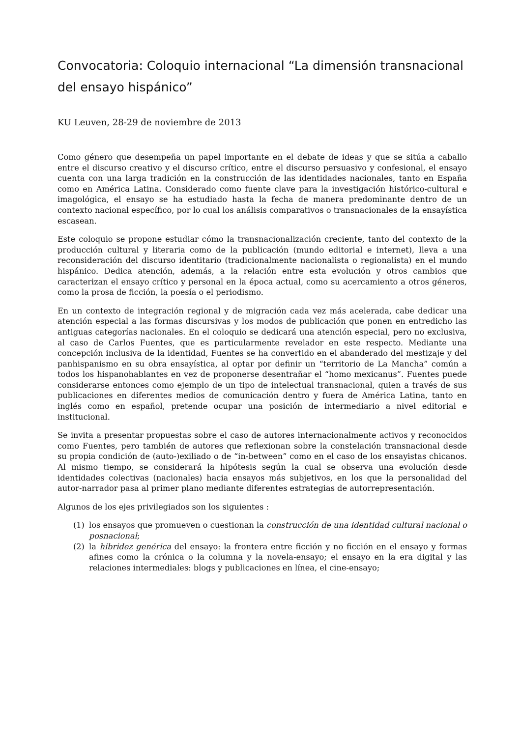Convocatoria: Coloquio internacional “La dimensión transnacional del ensayo hispánico”
KU Leuven, 28-29 de noviembre de 2013
Como género que desempeña un papel importante en el debate de ideas y que se sitúa a caballo entre el discurso creativo y el discurso crítico, entre el discurso persuasivo y confesional, el ensayo cuenta con una larga tradición en la construcción de las identidades nacionales, tanto en España como en América Latina. Considerado como fuente clave para la investigación histórico-cultural e imagológica, el ensayo se ha estudiado hasta la fecha de manera predominante dentro de un contexto nacional específico, por lo cual los análisis comparativos o transnacionales de la ensayística escasean.
Este coloquio se propone estudiar cómo la transnacionalización creciente, tanto del contexto de la producción cultural y literaria como de la publicación (mundo editorial e internet), lleva a una reconsideración del discurso identitario (tradicionalmente nacionalista o regionalista) en el mundo hispánico. Dedica atención, además, a la relación entre esta evolución y otros cambios que caracterizan el ensayo crítico y personal en la época actual, como su acercamiento a otros géneros, como la prosa de ficción, la poesía o el periodismo.
En un contexto de integración regional y de migración cada vez más acelerada, cabe dedicar una atención especial a las formas discursivas y los modos de publicación que ponen en entredicho las antiguas categorías nacionales. En el coloquio se dedicará una atención especial, pero no exclusiva, al caso de Carlos Fuentes, que es particularmente revelador en este respecto. Mediante una concepción inclusiva de la identidad, Fuentes se ha convertido en el abanderado del mestizaje y del panhispanismo en su obra ensayística, al optar por definir un “territorio de La Mancha” común a todos los hispanohablantes en vez de proponerse desentrañar el “homo mexicanus”. Fuentes puede considerarse entonces como ejemplo de un tipo de intelectual transnacional, quien a través de sus publicaciones en diferentes medios de comunicación dentro y fuera de América Latina, tanto en inglés como en español, pretende ocupar una posición de intermediario a nivel editorial e institucional.
Se invita a presentar propuestas sobre el caso de autores internacionalmente activos y reconocidos como Fuentes, pero también de autores que reflexionan sobre la constelación transnacional desde su propia condición de (auto-)exiliado o de “in-between” como en el caso de los ensayistas chicanos. Al mismo tiempo, se considerará la hipótesis según la cual se observa una evolución desde identidades colectivas (nacionales) hacia ensayos más subjetivos, en los que la personalidad del autor-narrador pasa al primer plano mediante diferentes estrategias de autorrepresentación.
Algunos de los ejes privilegiados son los siguientes :
(1) los ensayos que promueven o cuestionan la construcción de una identidad cultural nacional o posnacional;
(2) la hibridez genérica del ensayo: la frontera entre ficción y no ficción en el ensayo y formas afines como la crónica o la columna y la novela-ensayo; el ensayo en la era digital y las relaciones intermediales: blogs y publicaciones en línea, el cine-ensayo;